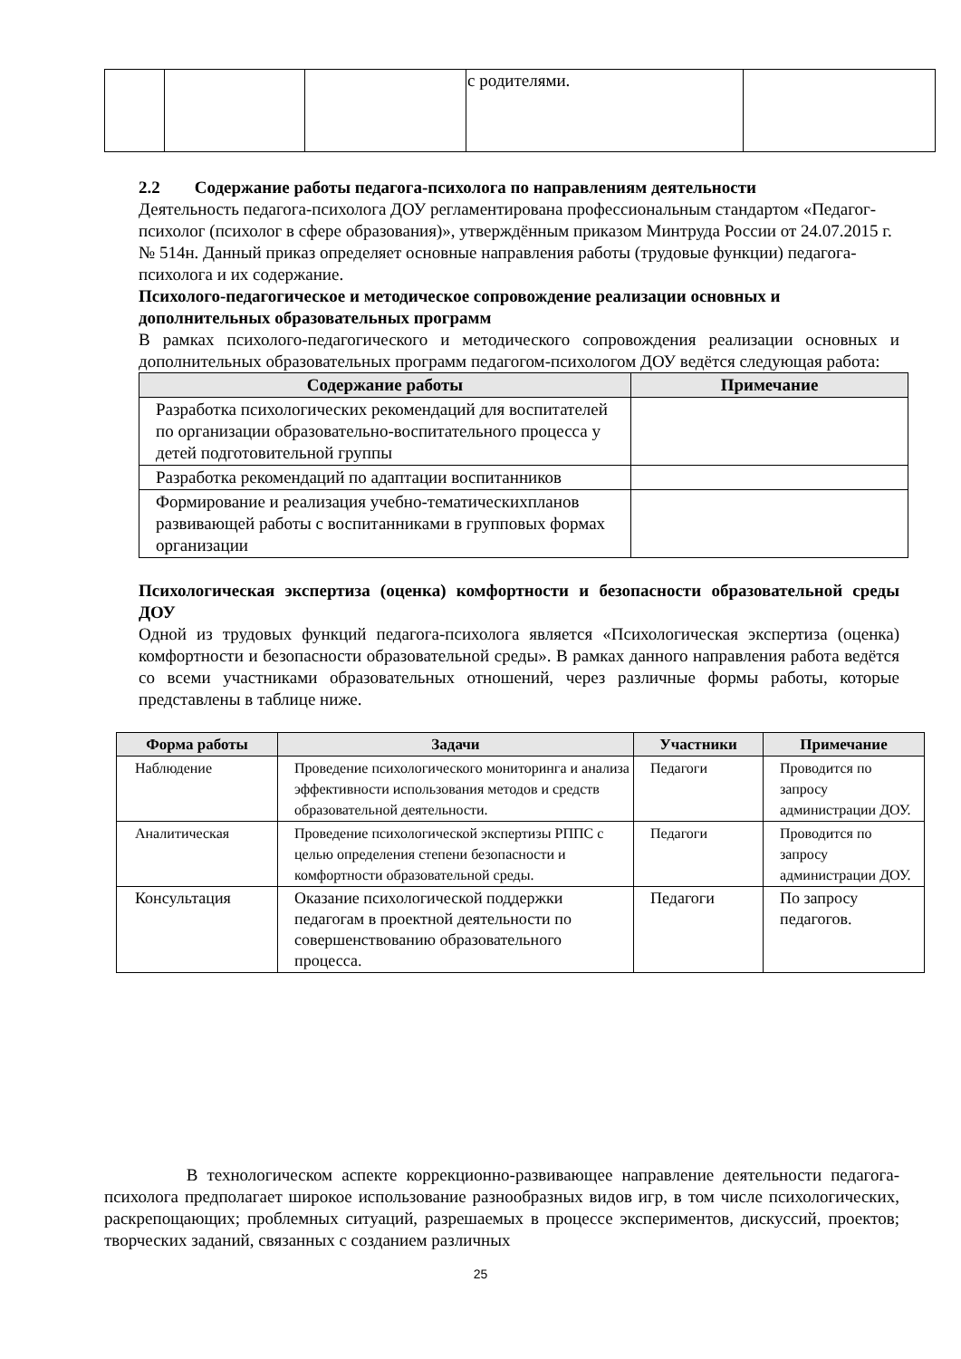| | | | с родителями. | |
2.2 Содержание работы педагога-психолога по направлениям деятельности
Деятельность педагога-психолога ДОУ регламентирована профессиональным стандартом «Педагог-психолог (психолог в сфере образования)», утверждённым приказом Минтруда России от 24.07.2015 г. № 514н. Данный приказ определяет основные направления работы (трудовые функции) педагога-психолога и их содержание.
Психолого-педагогическое и методическое сопровождение реализации основных и дополнительных образовательных программ
В рамках психолого-педагогического и методического сопровождения реализации основных и дополнительных образовательных программ педагогом-психологом ДОУ ведётся следующая работа:
| Содержание работы | Примечание |
| --- | --- |
| Разработка психологических рекомендаций для воспитателей по организации образовательно-воспитательного процесса у детей подготовительной группы | |
| Разработка рекомендаций по адаптации воспитанников | |
| Формирование и реализация учебно-тематическихпланов развивающей работы с воспитанниками в групповых формах организации | |
Психологическая экспертиза (оценка) комфортности и безопасности образовательной среды ДОУ
Одной из трудовых функций педагога-психолога является «Психологическая экспертиза (оценка) комфортности и безопасности образовательной среды». В рамках данного направления работа ведётся со всеми участниками образовательных отношений, через различные формы работы, которые представлены в таблице ниже.
| Форма работы | Задачи | Участники | Примечание |
| --- | --- | --- | --- |
| Наблюдение | Проведение психологического мониторинга и анализа эффективности использования методов и средств образовательной деятельности. | Педагоги | Проводится по запросу администрации ДОУ. |
| Аналитическая | Проведение психологической экспертизы РППС с целью определения степени безопасности и комфортности образовательной среды. | Педагоги | Проводится по запросу администрации ДОУ. |
| Консультация | Оказание психологической поддержки педагогам в проектной деятельности по совершенствованию образовательного процесса. | Педагоги | По запросу педагогов. |
В технологическом аспекте коррекционно-развивающее направление деятельности педагога-психолога предполагает широкое использование разнообразных видов игр, в том числе психологических, раскрепощающих; проблемных ситуаций, разрешаемых в процессе экспериментов, дискуссий, проектов; творческих заданий, связанных с созданием различных
25